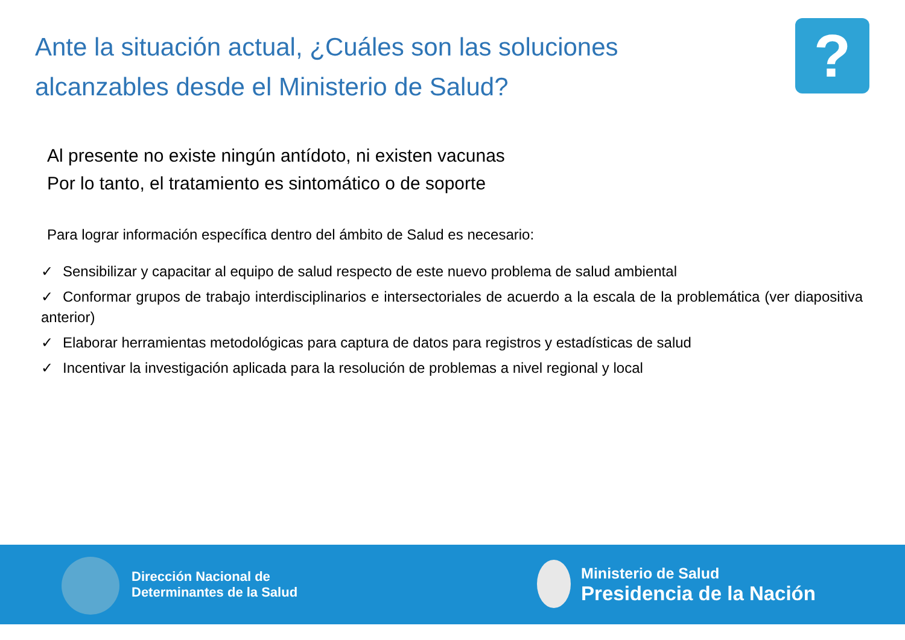Ante la situación actual, ¿Cuáles son las soluciones alcanzables desde el Ministerio de Salud?
?
Al presente no existe ningún antídoto, ni existen vacunas
Por lo tanto, el tratamiento es sintomático o de soporte
Para lograr información específica dentro del ámbito de Salud es necesario:
✓ Sensibilizar y capacitar al equipo de salud respecto de este nuevo problema de salud ambiental
✓ Conformar grupos de trabajo interdisciplinarios e intersectoriales de acuerdo a la escala de la problemática (ver diapositiva anterior)
✓ Elaborar herramientas metodológicas para captura de datos para registros y estadísticas de salud
✓ Incentivar la investigación aplicada para la resolución de problemas a nivel regional y local
Dirección Nacional de
Determinantes de la Salud
Ministerio de Salud
Presidencia de la Nación